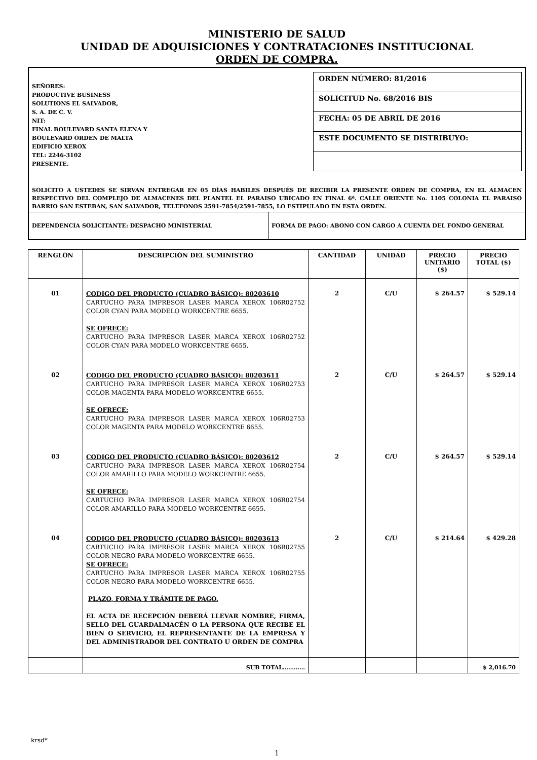MINISTERIO DE SALUD
UNIDAD DE ADQUISICIONES Y CONTRATACIONES INSTITUCIONAL
ORDEN DE COMPRA.
SEÑORES:
PRODUCTIVE BUSINESS
SOLUTIONS EL SALVADOR,
S. A. DE C. V.
NIT:
FINAL BOULEVARD SANTA ELENA Y
BOULEVARD ORDEN DE MALTA
EDIFICIO XEROX
TEL: 2246-3102
PRESENTE.
ORDEN NÚMERO: 81/2016
SOLICITUD No. 68/2016 BIS
FECHA: 05 DE ABRIL DE 2016
ESTE DOCUMENTO SE DISTRIBUYO:
SOLICITO A USTEDES SE SIRVAN ENTREGAR EN 05 DÍAS HABILES DESPUÉS DE RECIBIR LA PRESENTE ORDEN DE COMPRA, EN EL ALMACEN RESPECTIVO DEL COMPLEJO DE ALMACENES DEL PLANTEL EL PARAISO UBICADO EN FINAL 6ª. CALLE ORIENTE No. 1105 COLONIA EL PARAISO BARRIO SAN ESTEBAN, SAN SALVADOR, TELEFONOS 2591-7854/2591-7855, LO ESTIPULADO EN ESTA ORDEN.
DEPENDENCIA SOLICITANTE: DESPACHO MINISTERIAL FORMA DE PAGO: ABONO CON CARGO A CUENTA DEL FONDO GENERAL
| RENGLÓN | DESCRIPCIÓN DEL SUMINISTRO | CANTIDAD | UNIDAD | PRECIO UNITARIO ($) | PRECIO TOTAL ($) |
| --- | --- | --- | --- | --- | --- |
| 01 | CODIGO DEL PRODUCTO (CUADRO BÁSICO): 80203610 CARTUCHO PARA IMPRESOR LASER MARCA XEROX 106R02752 COLOR CYAN PARA MODELO WORKCENTRE 6655. SE OFRECE: CARTUCHO PARA IMPRESOR LASER MARCA XEROX 106R02752 COLOR CYAN PARA MODELO WORKCENTRE 6655. | 2 | C/U | $ 264.57 | $ 529.14 |
| 02 | CODIGO DEL PRODUCTO (CUADRO BÁSICO): 80203611 CARTUCHO PARA IMPRESOR LASER MARCA XEROX 106R02753 COLOR MAGENTA PARA MODELO WORKCENTRE 6655. SE OFRECE: CARTUCHO PARA IMPRESOR LASER MARCA XEROX 106R02753 COLOR MAGENTA PARA MODELO WORKCENTRE 6655. | 2 | C/U | $ 264.57 | $ 529.14 |
| 03 | CODIGO DEL PRODUCTO (CUADRO BÁSICO): 80203612 CARTUCHO PARA IMPRESOR LASER MARCA XEROX 106R02754 COLOR AMARILLO PARA MODELO WORKCENTRE 6655. SE OFRECE: CARTUCHO PARA IMPRESOR LASER MARCA XEROX 106R02754 COLOR AMARILLO PARA MODELO WORKCENTRE 6655. | 2 | C/U | $ 264.57 | $ 529.14 |
| 04 | CODIGO DEL PRODUCTO (CUADRO BÁSICO): 80203613 CARTUCHO PARA IMPRESOR LASER MARCA XEROX 106R02755 COLOR NEGRO PARA MODELO WORKCENTRE 6655. SE OFRECE: CARTUCHO PARA IMPRESOR LASER MARCA XEROX 106R02755 COLOR NEGRO PARA MODELO WORKCENTRE 6655. PLAZO, FORMA Y TRÁMITE DE PAGO. EL ACTA DE RECEPCIÓN DEBERÁ LLEVAR NOMBRE, FIRMA, SELLO DEL GUARDALMACÉN O LA PERSONA QUE RECIBE EL BIEN O SERVICIO, EL REPRESENTANTE DE LA EMPRESA Y DEL ADMINISTRADOR DEL CONTRATO U ORDEN DE COMPRA | 2 | C/U | $ 214.64 | $ 429.28 |
| | SUB TOTAL………… | | | | $ 2,016.70 |
krsd*
1